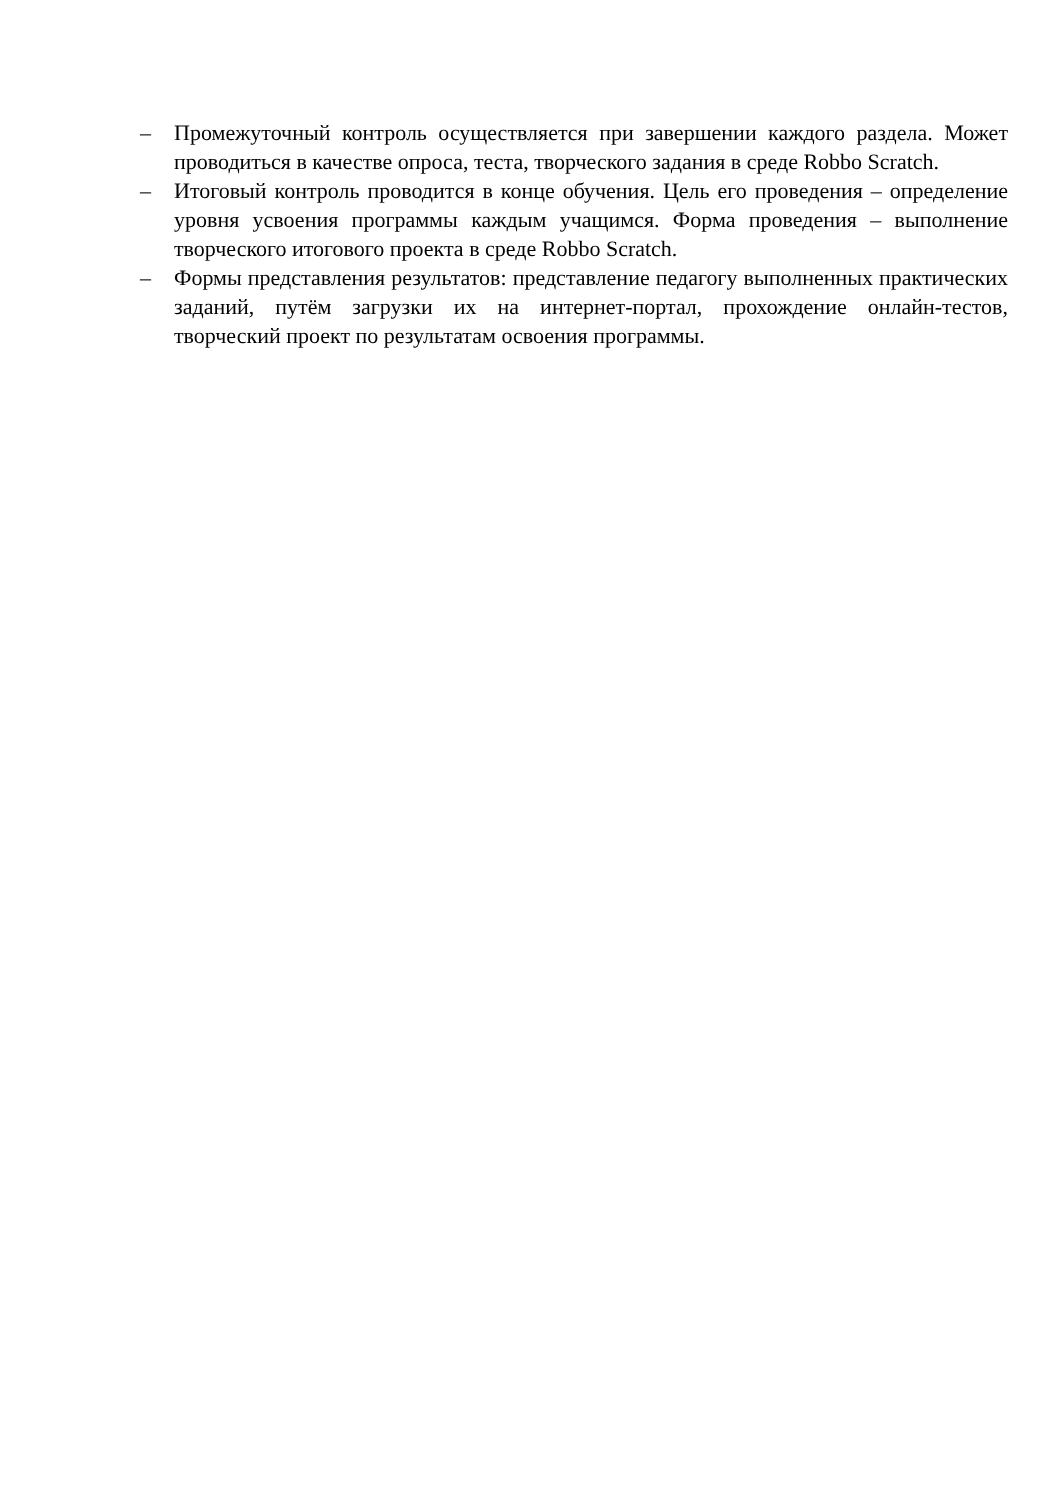– Промежуточный контроль осуществляется при завершении каждого раздела. Может проводиться в качестве опроса, теста, творческого задания в среде Robbo Scratch.
– Итоговый контроль проводится в конце обучения. Цель его проведения – определение уровня усвоения программы каждым учащимся. Форма проведения – выполнение творческого итогового проекта в среде Robbo Scratch.
– Формы представления результатов: представление педагогу выполненных практических заданий, путём загрузки их на интернет-портал, прохождение онлайн-тестов, творческий проект по результатам освоения программы.